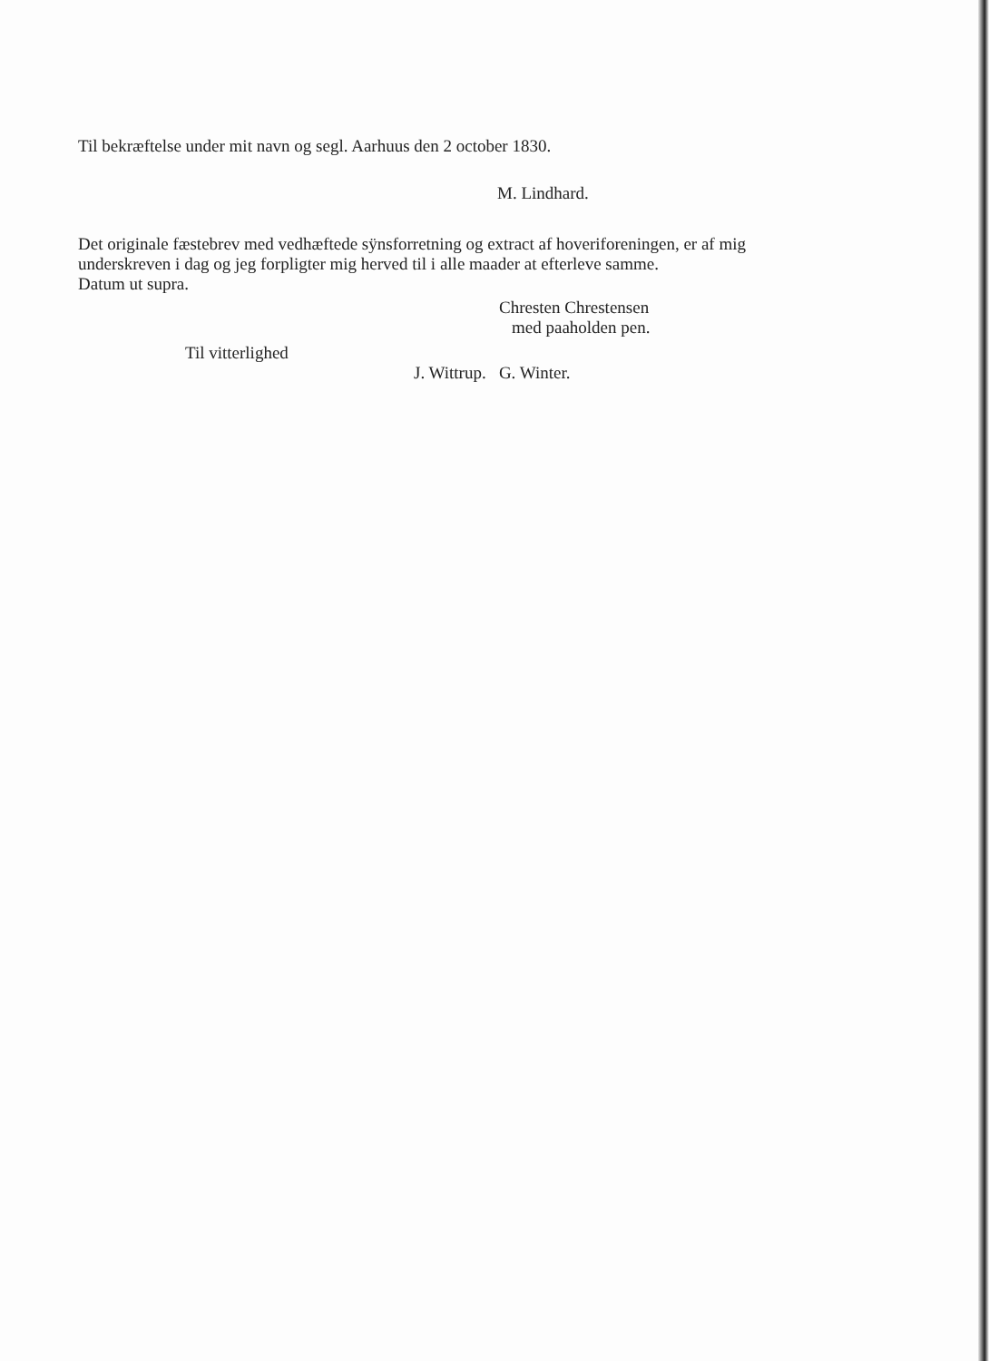Til bekræftelse under mit navn og segl. Aarhuus den 2 october 1830.
M. Lindhard.
Det originale fæstebrev med vedhæftede sÿnsforretning og extract af hoveriforeningen, er af mig underskreven i dag og jeg forpligter mig herved til i alle maader at efterleve samme.
Datum ut supra.
Chresten Chrestensen
med paaholden pen.
Til vitterlighed
J. Wittrup. G. Winter.